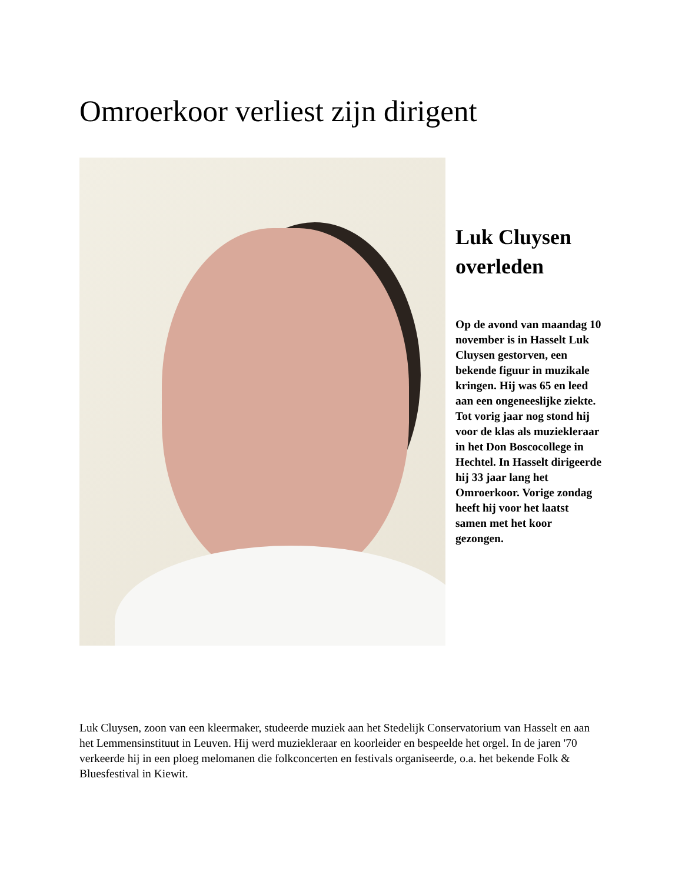Omroerkoor verliest zijn dirigent
Luk Cluysen overleden
Op de avond van maandag 10 november is in Hasselt Luk Cluysen gestorven, een bekende figuur in muzikale kringen. Hij was 65 en leed aan een ongeneeslijke ziekte. Tot vorig jaar nog stond hij voor de klas als muziekleraar in het Don Boscocollege in Hechtel. In Hasselt dirigeerde hij 33 jaar lang het Omroerkoor. Vorige zondag heeft hij voor het laatst samen met het koor gezongen.
Luk Cluysen, zoon van een kleermaker, studeerde muziek aan het Stedelijk Conservatorium van Hasselt en aan het Lemmensinstituut in Leuven. Hij werd muziekleraar en koorleider en bespeelde het orgel. In de jaren '70 verkeerde hij in een ploeg melomanen die folkconcerten en festivals organiseerde, o.a. het bekende Folk & Bluesfestival in Kiewit.